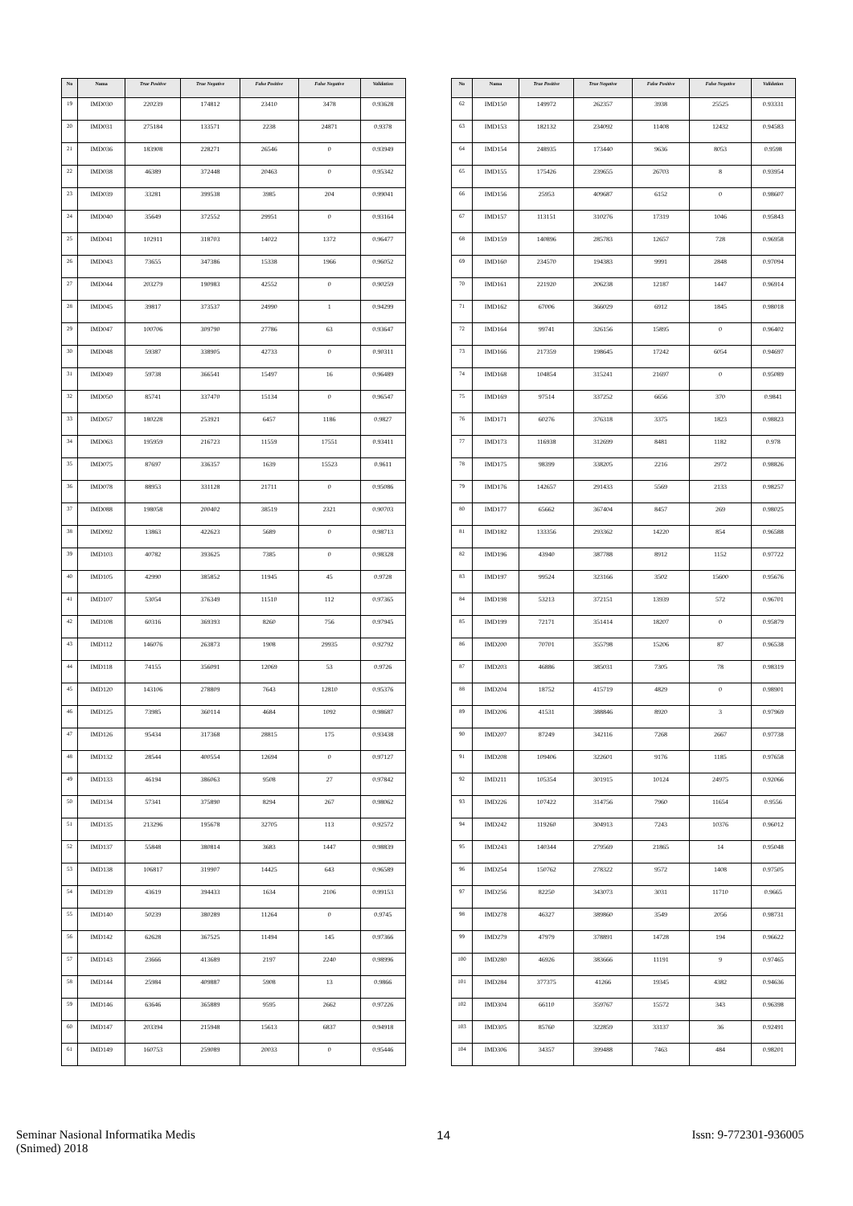| No | Nama | True Positive | True Negative | False Positive | False Negative | Validation |
| --- | --- | --- | --- | --- | --- | --- |
| 19 | IMD030 | 220239 | 174812 | 23410 | 3478 | 0.93628 |
| 20 | IMD031 | 275184 | 133571 | 2238 | 24871 | 0.9378 |
| 21 | IMD036 | 183908 | 228271 | 26546 | 0 | 0.93949 |
| 22 | IMD038 | 46389 | 372448 | 20463 | 0 | 0.95342 |
| 23 | IMD039 | 33281 | 399538 | 3985 | 204 | 0.99041 |
| 24 | IMD040 | 35649 | 372552 | 29951 | 0 | 0.93164 |
| 25 | IMD041 | 102911 | 318703 | 14022 | 1372 | 0.96477 |
| 26 | IMD043 | 73655 | 347386 | 15338 | 1966 | 0.96052 |
| 27 | IMD044 | 203279 | 190983 | 42552 | 0 | 0.90259 |
| 28 | IMD045 | 39817 | 373537 | 24990 | 1 | 0.94299 |
| 29 | IMD047 | 100706 | 309790 | 27786 | 63 | 0.93647 |
| 30 | IMD048 | 59387 | 338905 | 42733 | 0 | 0.90311 |
| 31 | IMD049 | 59738 | 366541 | 15497 | 16 | 0.96489 |
| 32 | IMD050 | 85741 | 337470 | 15134 | 0 | 0.96547 |
| 33 | IMD057 | 180228 | 253921 | 6457 | 1186 | 0.9827 |
| 34 | IMD063 | 195959 | 216723 | 11559 | 17551 | 0.93411 |
| 35 | IMD075 | 87697 | 336357 | 1639 | 15523 | 0.9611 |
| 36 | IMD078 | 88953 | 331128 | 21711 | 0 | 0.95086 |
| 37 | IMD088 | 198058 | 200402 | 38519 | 2321 | 0.90703 |
| 38 | IMD092 | 13863 | 422623 | 5689 | 0 | 0.98713 |
| 39 | IMD103 | 40782 | 393625 | 7385 | 0 | 0.98328 |
| 40 | IMD105 | 42990 | 385852 | 11945 | 45 | 0.9728 |
| 41 | IMD107 | 53054 | 376349 | 11510 | 112 | 0.97365 |
| 42 | IMD108 | 60316 | 369393 | 8260 | 756 | 0.97945 |
| 43 | IMD112 | 146076 | 263873 | 1908 | 29935 | 0.92792 |
| 44 | IMD118 | 74155 | 356091 | 12069 | 53 | 0.9726 |
| 45 | IMD120 | 143106 | 278809 | 7643 | 12810 | 0.95376 |
| 46 | IMD125 | 73985 | 360114 | 4684 | 1092 | 0.98687 |
| 47 | IMD126 | 95434 | 317368 | 28815 | 175 | 0.93438 |
| 48 | IMD132 | 28544 | 400554 | 12694 | 0 | 0.97127 |
| 49 | IMD133 | 46194 | 386063 | 9508 | 27 | 0.97842 |
| 50 | IMD134 | 57341 | 375890 | 8294 | 267 | 0.98062 |
| 51 | IMD135 | 213296 | 195678 | 32705 | 113 | 0.92572 |
| 52 | IMD137 | 55848 | 380814 | 3683 | 1447 | 0.98839 |
| 53 | IMD138 | 106817 | 319907 | 14425 | 643 | 0.96589 |
| 54 | IMD139 | 43619 | 394433 | 1634 | 2106 | 0.99153 |
| 55 | IMD140 | 50239 | 380289 | 11264 | 0 | 0.9745 |
| 56 | IMD142 | 62628 | 367525 | 11494 | 145 | 0.97366 |
| 57 | IMD143 | 23666 | 413689 | 2197 | 2240 | 0.98996 |
| 58 | IMD144 | 25984 | 409887 | 5908 | 13 | 0.9866 |
| 59 | IMD146 | 63646 | 365889 | 9595 | 2662 | 0.97226 |
| 60 | IMD147 | 203394 | 215948 | 15613 | 6837 | 0.94918 |
| 61 | IMD149 | 160753 | 259089 | 20033 | 0 | 0.95446 |
| No | Nama | True Positive | True Negative | False Positive | False Negative | Validation |
| --- | --- | --- | --- | --- | --- | --- |
| 62 | IMD150 | 149972 | 262357 | 3938 | 25525 | 0.93331 |
| 63 | IMD153 | 182132 | 234092 | 11408 | 12432 | 0.94583 |
| 64 | IMD154 | 248935 | 173440 | 9636 | 8053 | 0.9598 |
| 65 | IMD155 | 175426 | 239655 | 26703 | 8 | 0.93954 |
| 66 | IMD156 | 25953 | 409687 | 6152 | 0 | 0.98607 |
| 67 | IMD157 | 113151 | 310276 | 17319 | 1046 | 0.95843 |
| 68 | IMD159 | 140896 | 285783 | 12657 | 728 | 0.96958 |
| 69 | IMD160 | 234570 | 194383 | 9991 | 2848 | 0.97094 |
| 70 | IMD161 | 221920 | 206238 | 12187 | 1447 | 0.96914 |
| 71 | IMD162 | 67006 | 366029 | 6912 | 1845 | 0.98018 |
| 72 | IMD164 | 99741 | 326156 | 15895 | 0 | 0.96402 |
| 73 | IMD166 | 217359 | 198645 | 17242 | 6054 | 0.94697 |
| 74 | IMD168 | 104854 | 315241 | 21697 | 0 | 0.95089 |
| 75 | IMD169 | 97514 | 337252 | 6656 | 370 | 0.9841 |
| 76 | IMD171 | 60276 | 376318 | 3375 | 1823 | 0.98823 |
| 77 | IMD173 | 116938 | 312699 | 8481 | 1182 | 0.978 |
| 78 | IMD175 | 98399 | 338205 | 2216 | 2972 | 0.98826 |
| 79 | IMD176 | 142657 | 291433 | 5569 | 2133 | 0.98257 |
| 80 | IMD177 | 65662 | 367404 | 8457 | 269 | 0.98025 |
| 81 | IMD182 | 133356 | 293362 | 14220 | 854 | 0.96588 |
| 82 | IMD196 | 43940 | 387788 | 8912 | 1152 | 0.97722 |
| 83 | IMD197 | 99524 | 323166 | 3502 | 15600 | 0.95676 |
| 84 | IMD198 | 53213 | 372151 | 13939 | 572 | 0.96701 |
| 85 | IMD199 | 72171 | 351414 | 18207 | 0 | 0.95879 |
| 86 | IMD200 | 70701 | 355798 | 15206 | 87 | 0.96538 |
| 87 | IMD203 | 46886 | 385031 | 7305 | 78 | 0.98319 |
| 88 | IMD204 | 18752 | 415719 | 4829 | 0 | 0.98901 |
| 89 | IMD206 | 41531 | 388846 | 8920 | 3 | 0.97969 |
| 90 | IMD207 | 87249 | 342116 | 7268 | 2667 | 0.97738 |
| 91 | IMD208 | 109406 | 322601 | 9176 | 1185 | 0.97658 |
| 92 | IMD211 | 105354 | 301915 | 10124 | 24975 | 0.92066 |
| 93 | IMD226 | 107422 | 314756 | 7960 | 11654 | 0.9556 |
| 94 | IMD242 | 119260 | 304913 | 7243 | 10376 | 0.96012 |
| 95 | IMD243 | 140344 | 279569 | 21865 | 14 | 0.95048 |
| 96 | IMD254 | 150762 | 278322 | 9572 | 1408 | 0.97505 |
| 97 | IMD256 | 82250 | 343073 | 3031 | 11710 | 0.9665 |
| 98 | IMD278 | 46327 | 389860 | 3549 | 2056 | 0.98731 |
| 99 | IMD279 | 47979 | 378891 | 14728 | 194 | 0.96622 |
| 100 | IMD280 | 46926 | 383666 | 11191 | 9 | 0.97465 |
| 101 | IMD284 | 377375 | 41266 | 19345 | 4382 | 0.94636 |
| 102 | IMD304 | 66110 | 359767 | 15572 | 343 | 0.96398 |
| 103 | IMD305 | 85760 | 322859 | 33137 | 36 | 0.92491 |
| 104 | IMD306 | 34357 | 399488 | 7463 | 484 | 0.98201 |
Seminar Nasional Informatika Medis
(Snimed) 2018
14 Issn: 9-772301-936005